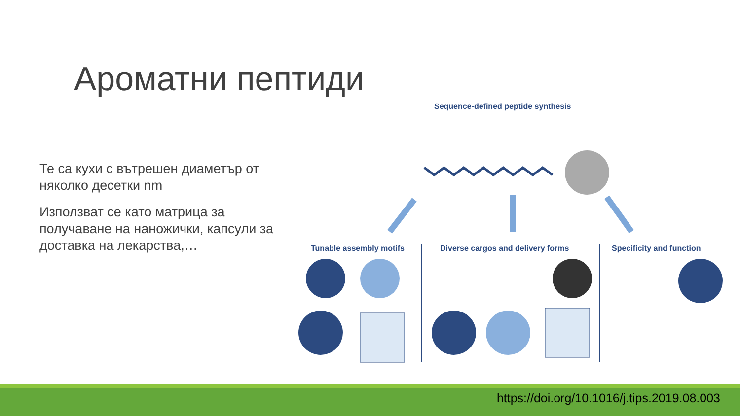Ароматни пептиди
Те са кухи с вътрешен диаметър от няколко десетки nm
Използват се като матрица за получаване на наножички, капсули за доставка на лекарства,…
Sequence-defined peptide synthesis
Tunable assembly motifs
Diverse cargos and delivery forms
Specificity and function
https://doi.org/10.1016/j.tips.2019.08.003